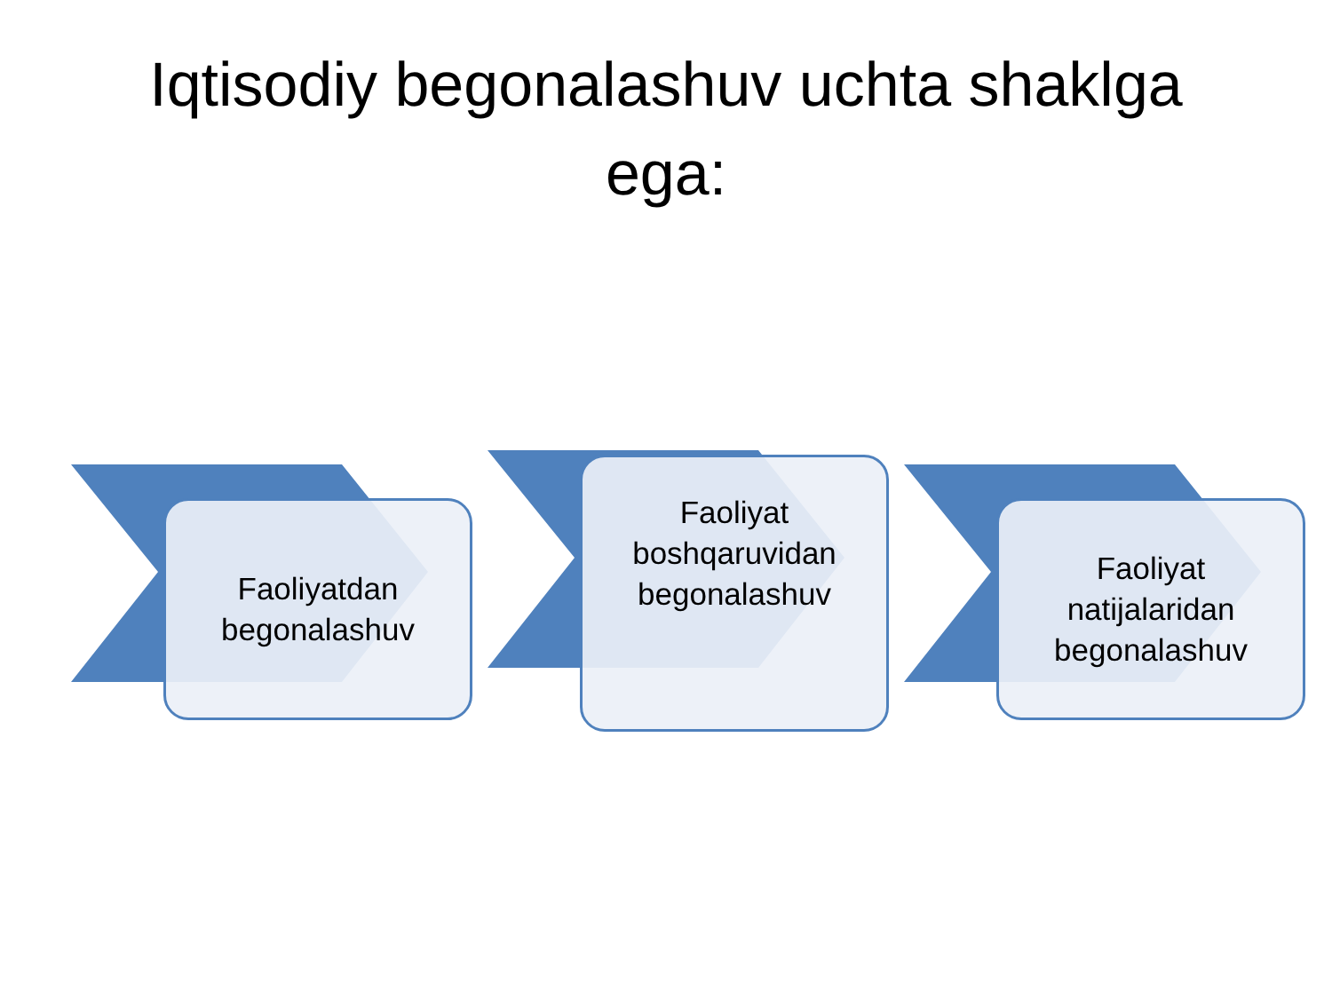Iqtisodiy begonalashuv uchta shaklga
ega:
Faoliyatdan
begonalashuv
Faoliyat
boshqaruvidan
begonalashuv
Faoliyat
natijalaridan
begonalashuv